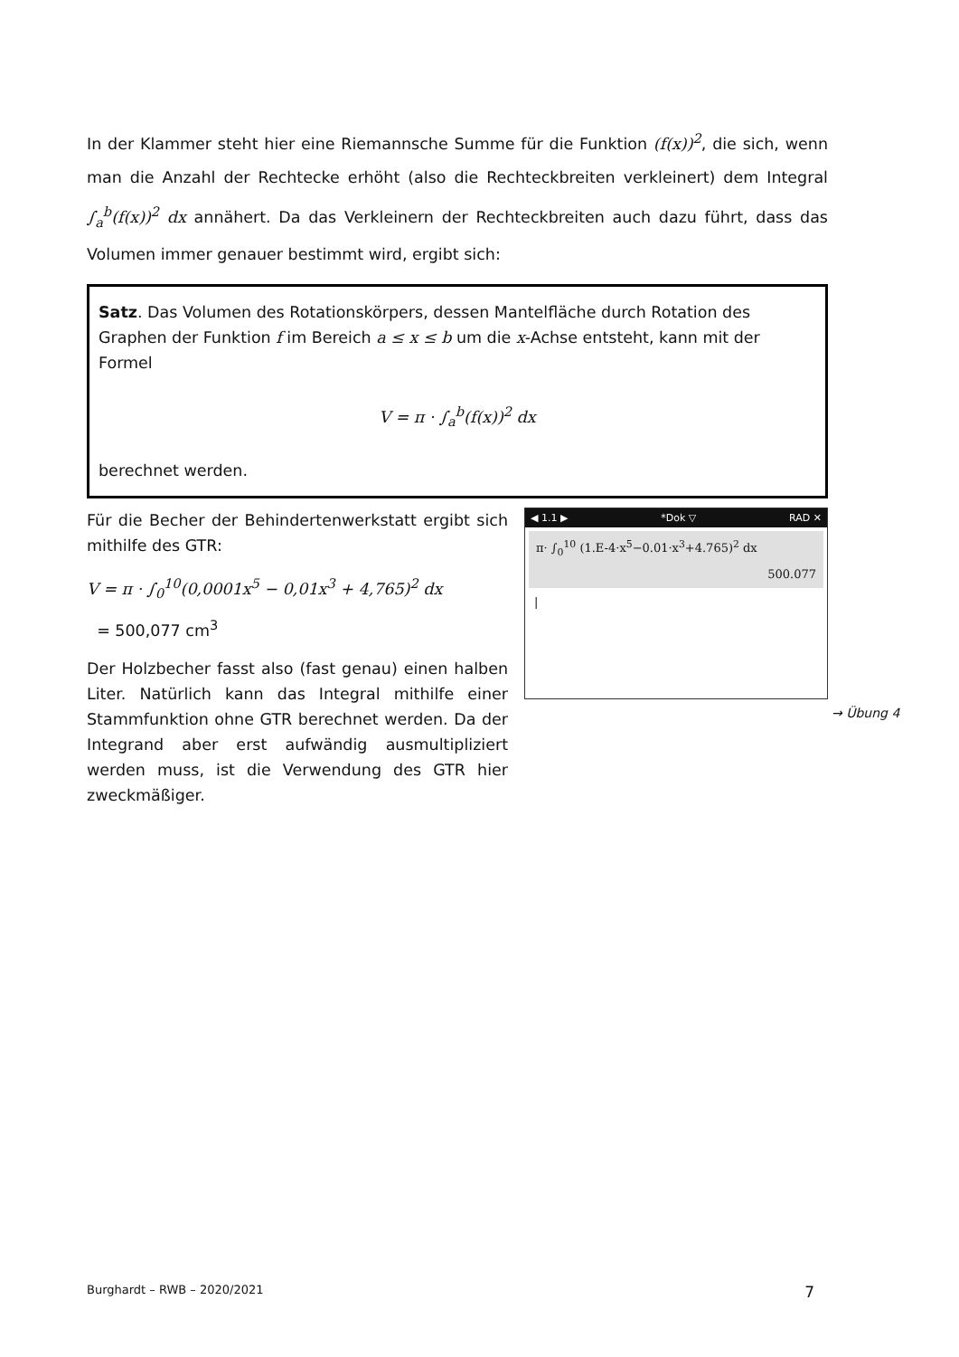In der Klammer steht hier eine Riemannsche Summe für die Funktion (f(x))<sup>2</sup>, die sich, wenn man die Anzahl der Rechtecke erhöht (also die Rechteckbreiten verkleinert) dem Integral ∫<sub>a</sub><sup>b</sup>(f(x))<sup>2</sup> dx annähert. Da das Verkleinern der Rechteckbreiten auch dazu führt, dass das Volumen immer genauer bestimmt wird, ergibt sich:
Satz. Das Volumen des Rotationskörpers, dessen Mantelfläche durch Rotation des Graphen der Funktion f im Bereich a ≤ x ≤ b um die x-Achse entsteht, kann mit der Formel
V = π · ∫<sub>a</sub><sup>b</sup>(f(x))<sup>2</sup> dx
berechnet werden.
Für die Becher der Behindertenwerkstatt ergibt sich mithilfe des GTR:
V = π · ∫<sub>0</sub><sup>10</sup>(0,0001x<sup>5</sup> − 0,01x<sup>3</sup> + 4,765)<sup>2</sup> dx
= 500,077 cm<sup>3</sup>
Der Holzbecher fasst also (fast genau) einen halben Liter. Natürlich kann das Integral mithilfe einer Stammfunktion ohne GTR berechnet werden. Da der Integrand aber erst aufwändig ausmultipliziert werden muss, ist die Verwendung des GTR hier zweckmäßiger.
◀ 1.1 ▶ *Dok ▽ RAD ✕
π· ∫<sub>0</sub><sup>10</sup> (1.E-4·x<sup>5</sup>−0.01·x<sup>3</sup>+4.765)<sup>2</sup> dx
500.077
|
→ Übung 4
Burghardt – RWB – 2020/2021 7